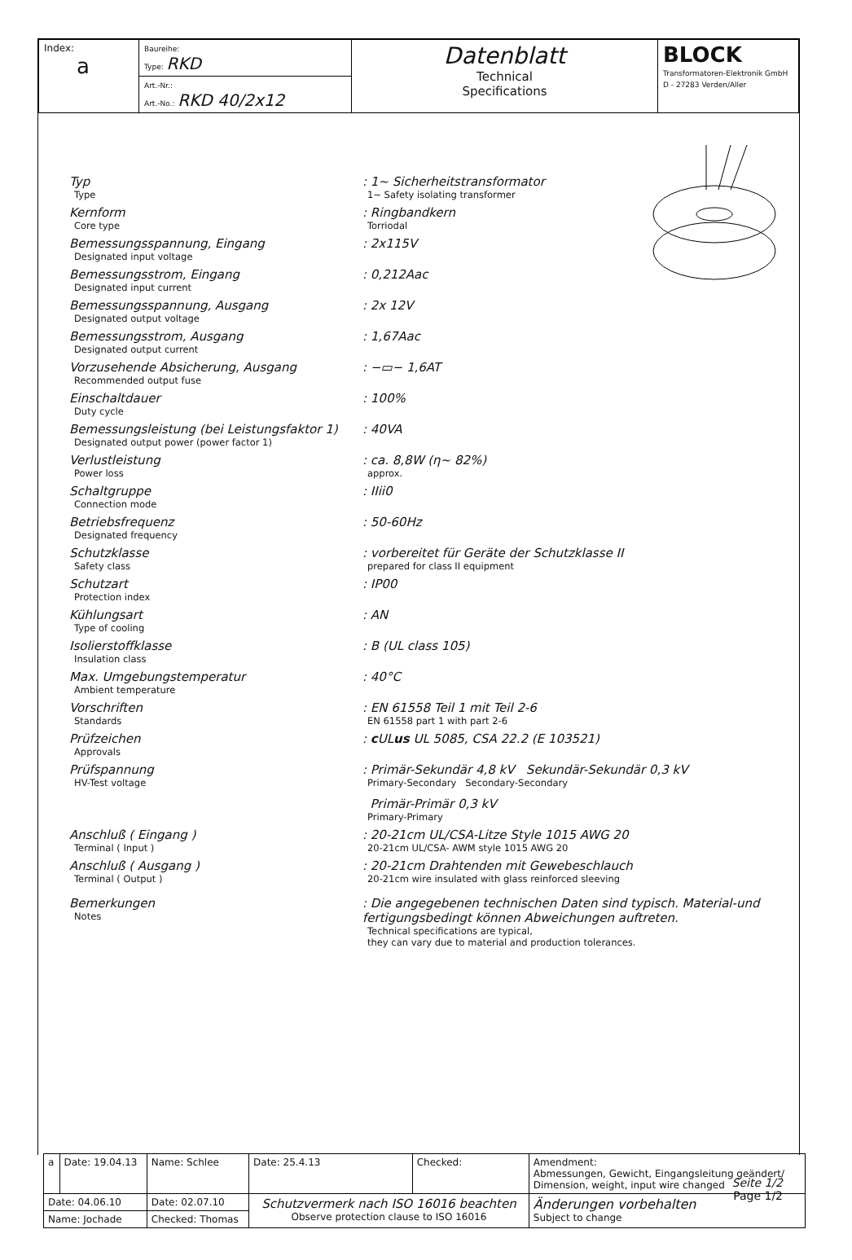| Index: a | Baureihe: Type: RKD Art.-Nr.: Art.-No.: RKD 40/2x12 | Datenblatt Technical Specifications | BLOCK Transformatoren-Elektronik GmbH D - 27283 Verden/Aller |
Typ
Type
: 1~ Sicherheitstransformator
1~ Safety isolating transformer
Kernform
Core type
: Ringbandkern
Torriodal
Bemessungsspannung, Eingang
Designated input voltage
: 2x115V
Bemessungsstrom, Eingang
Designated input current
: 0,212Aac
Bemessungsspannung, Ausgang
Designated output voltage
: 2x 12V
Bemessungsstrom, Ausgang
Designated output current
: 1,67Aac
Vorzusehende Absicherung, Ausgang
Recommended output fuse
: −▭− 1,6AT
Einschaltdauer
Duty cycle
: 100%
Bemessungsleistung (bei Leistungsfaktor 1)
Designated output power (power factor 1)
: 40VA
Verlustleistung
Power loss
: ca. 8,8W (η~ 82%)
approx.
Schaltgruppe
Connection mode
: IIii0
Betriebsfrequenz
Designated frequency
: 50-60Hz
Schutzklasse
Safety class
: vorbereitet für Geräte der Schutzklasse II
prepared for class II equipment
Schutzart
Protection index
: IP00
Kühlungsart
Type of cooling
: AN
Isolierstoffklasse
Insulation class
: B (UL class 105)
Max. Umgebungstemperatur
Ambient temperature
: 40°C
Vorschriften
Standards
: EN 61558 Teil 1 mit Teil 2-6
EN 61558 part 1 with part 2-6
Prüfzeichen
Approvals
: c ULus UL 5085, CSA 22.2 (E 103521)
Prüfspannung
HV-Test voltage
: Primär-Sekundär 4,8 kV Sekundär-Sekundär 0,3 kV
Primary-Secondary Secondary-Secondary
Primär-Primär 0,3 kV
Primary-Primary
Anschluß ( Eingang )
Terminal ( Input )
: 20-21cm UL/CSA-Litze Style 1015 AWG 20
20-21cm UL/CSA- AWM style 1015 AWG 20
Anschluß ( Ausgang )
Terminal ( Output )
: 20-21cm Drahtenden mit Gewebeschlauch
20-21cm wire insulated with glass reinforced sleeving
Bemerkungen
Notes
: Die angegebenen technischen Daten sind typisch. Material-und fertigungsbedingt können Abweichungen auftreten.
Technical specifications are typical,
they can vary due to material and production tolerances.
Seite 1/2
Page 1/2
| a | Date: 19.04.13 | Name: Schlee | Date: 25.4.13 | Checked: | Amendment: Abmessungen, Gewicht, Eingangsleitung geändert/ Dimension, weight, input wire changed | |
| Date: 04.06.10 | | Date: 02.07.10 | Schutzvermerk nach ISO 16016 beachten Observe protection clause to ISO 16016 | | | Änderungen vorbehalten Subject to change |
| Name: Jochade | | Checked: Thomas | | | | |